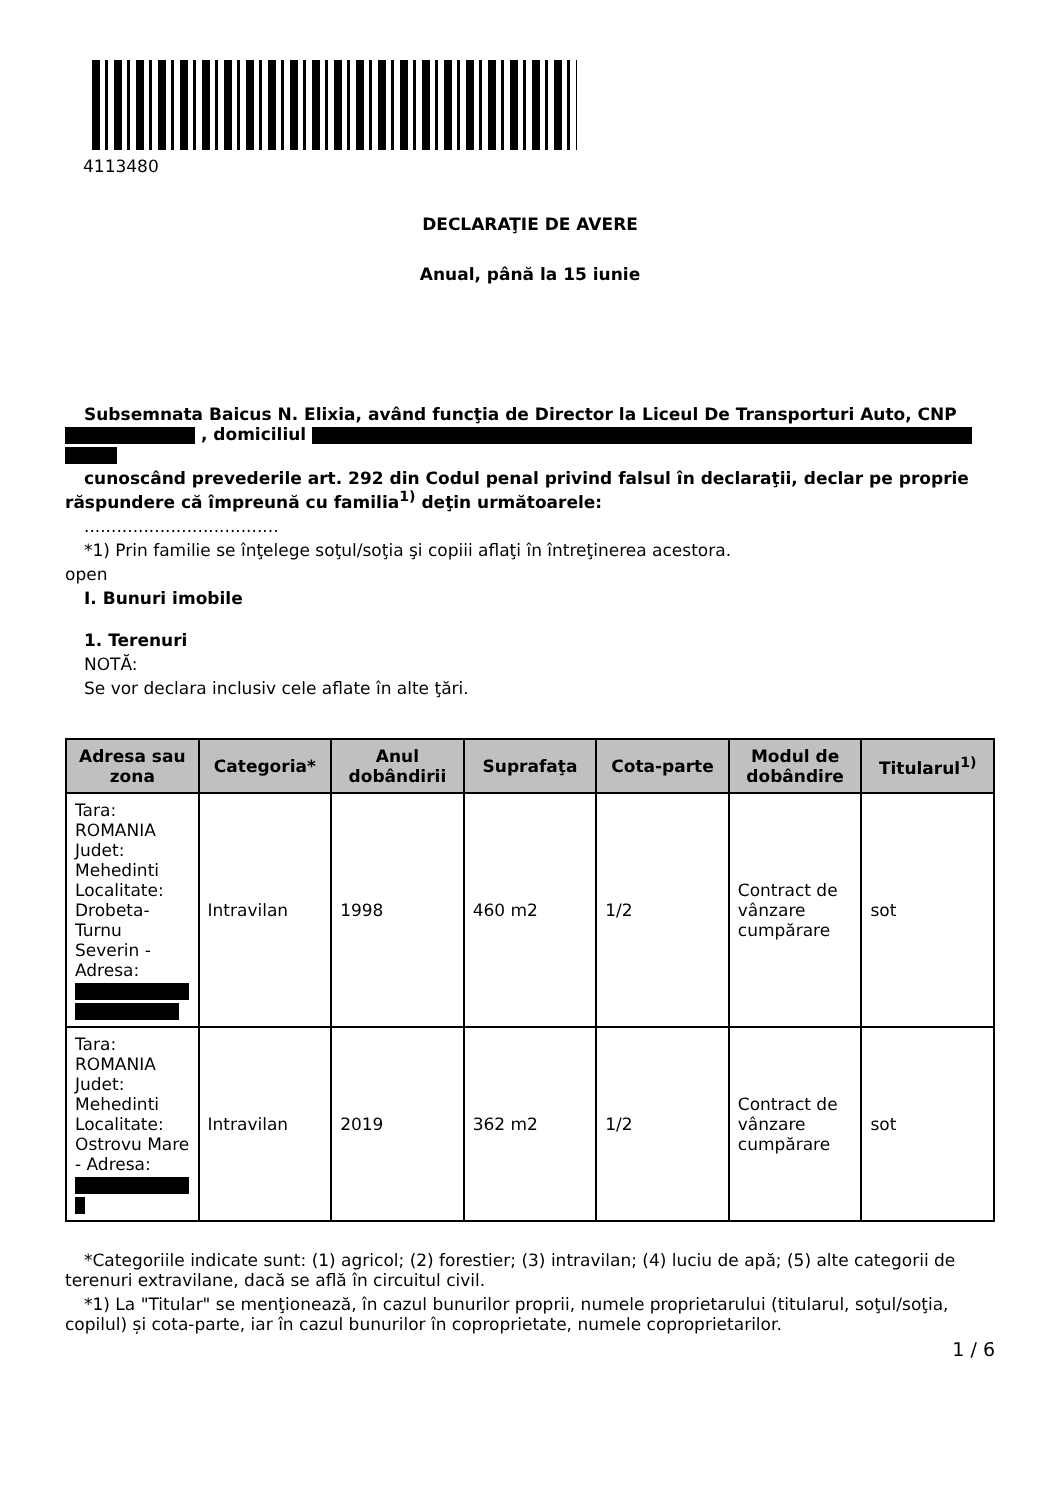4113480
DECLARAŢIE DE AVERE
Anual, până la 15 iunie
Subsemnata Baicus N. Elixia, având funcţia de Director la Liceul De Transporturi Auto, CNP , domiciliul
cunoscând prevederile art. 292 din Codul penal privind falsul în declaraţii, declar pe proprie răspundere că împreună cu familia<sup>1)</sup> deţin următoarele:
....................................
*1) Prin familie se înţelege soţul/soţia şi copiii aflaţi în întreţinerea acestora.
open
I. Bunuri imobile
1. Terenuri
NOTĂ:
Se vor declara inclusiv cele aflate în alte ţări.
| Adresa sau zona | Categoria* | Anul dobândirii | Suprafaţa | Cota-parte | Modul de dobândire | Titularul<sup>1)</sup> |
| --- | --- | --- | --- | --- | --- | --- |
| Tara: ROMANIA Judet: Mehedinti Localitate: Drobeta-Turnu Severin - Adresa: | Intravilan | 1998 | 460 m2 | 1/2 | Contract de vânzare cumpărare | sot |
| Tara: ROMANIA Judet: Mehedinti Localitate: Ostrovu Mare - Adresa: | Intravilan | 2019 | 362 m2 | 1/2 | Contract de vânzare cumpărare | sot |
*Categoriile indicate sunt: (1) agricol; (2) forestier; (3) intravilan; (4) luciu de apă; (5) alte categorii de terenuri extravilane, dacă se află în circuitul civil.
*1) La "Titular" se menţionează, în cazul bunurilor proprii, numele proprietarului (titularul, soţul/soţia, copilul) și cota-parte, iar în cazul bunurilor în coproprietate, numele coproprietarilor.
1 / 6